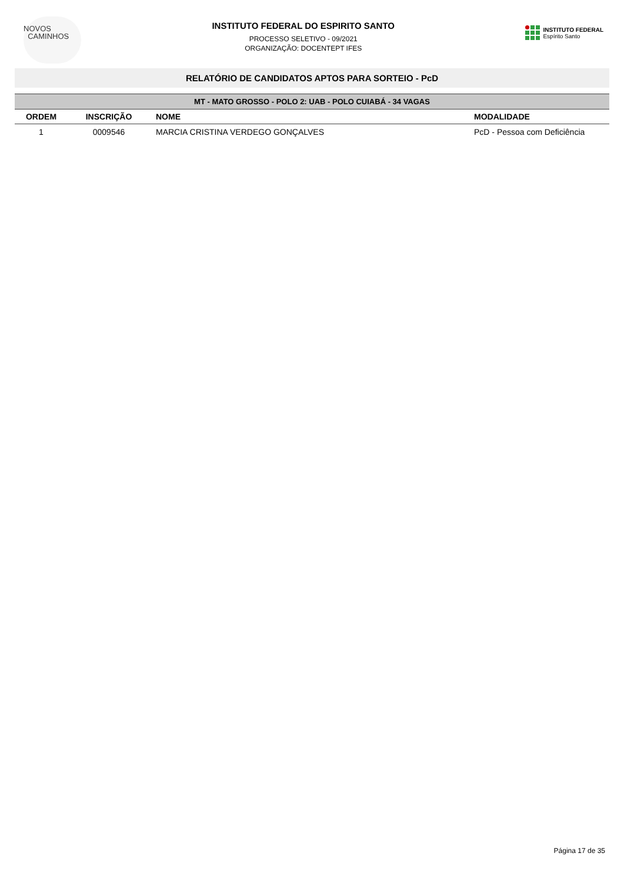NOVOS
CAMINHOS
INSTITUTO FEDERAL DO ESPIRITO SANTO
PROCESSO SELETIVO - 09/2021
ORGANIZAÇÃO: DOCENTEPT IFES
INSTITUTO FEDERAL
Espírito Santo
RELATÓRIO DE CANDIDATOS APTOS PARA SORTEIO - PcD
| MT - MATO GROSSO - POLO 2: UAB - POLO CUIABÁ - 34 VAGAS | | | |
| --- | --- | --- | --- |
| ORDEM | INSCRIÇÃO | NOME | MODALIDADE |
| 1 | 0009546 | MARCIA CRISTINA VERDEGO GONÇALVES | PcD - Pessoa com Deficiência |
Página 17 de 35